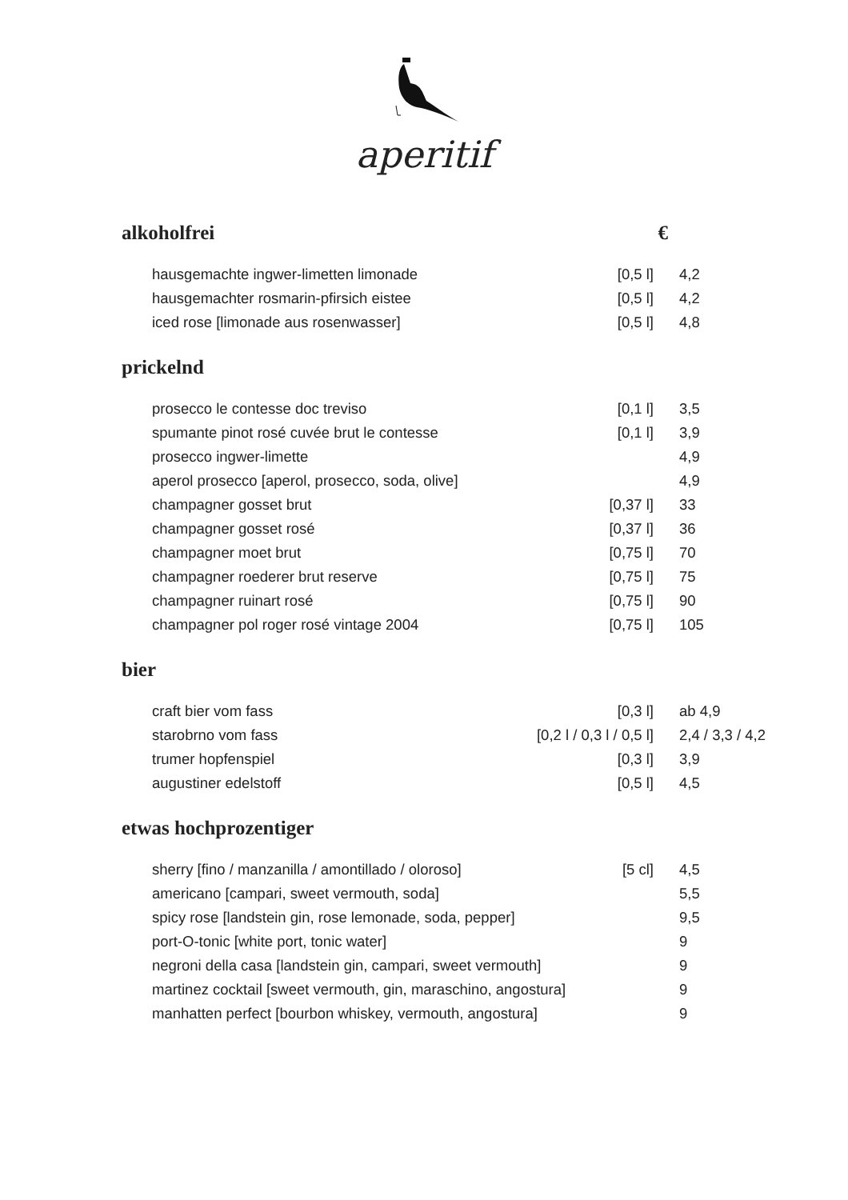aperitif
alkoholfrei €
| hausgemachte ingwer-limetten limonade | [0,5 l] | 4,2 |
| hausgemachter rosmarin-pfirsich eistee | [0,5 l] | 4,2 |
| iced rose [limonade aus rosenwasser] | [0,5 l] | 4,8 |
prickelnd
| prosecco le contesse doc treviso | [0,1 l] | 3,5 |
| spumante pinot rosé cuvée brut le contesse | [0,1 l] | 3,9 |
| prosecco ingwer-limette | | 4,9 |
| aperol prosecco [aperol, prosecco, soda, olive] | | 4,9 |
| champagner gosset brut | [0,37 l] | 33 |
| champagner gosset rosé | [0,37 l] | 36 |
| champagner moet brut | [0,75 l] | 70 |
| champagner roederer brut reserve | [0,75 l] | 75 |
| champagner ruinart rosé | [0,75 l] | 90 |
| champagner pol roger rosé vintage 2004 | [0,75 l] | 105 |
bier
| craft bier vom fass | [0,3 l] | ab 4,9 |
| starobrno vom fass | [0,2 l / 0,3 l / 0,5 l] | 2,4 / 3,3 / 4,2 |
| trumer hopfenspiel | [0,3 l] | 3,9 |
| augustiner edelstoff | [0,5 l] | 4,5 |
etwas hochprozentiger
| sherry [fino / manzanilla / amontillado / oloroso] | [5 cl] | 4,5 |
| americano [campari, sweet vermouth, soda] | | 5,5 |
| spicy rose [landstein gin, rose lemonade, soda, pepper] | | 9,5 |
| port-O-tonic [white port, tonic water] | | 9 |
| negroni della casa [landstein gin, campari, sweet vermouth] | | 9 |
| martinez cocktail [sweet vermouth, gin, maraschino, angostura] | | 9 |
| manhatten perfect [bourbon whiskey, vermouth, angostura] | | 9 |